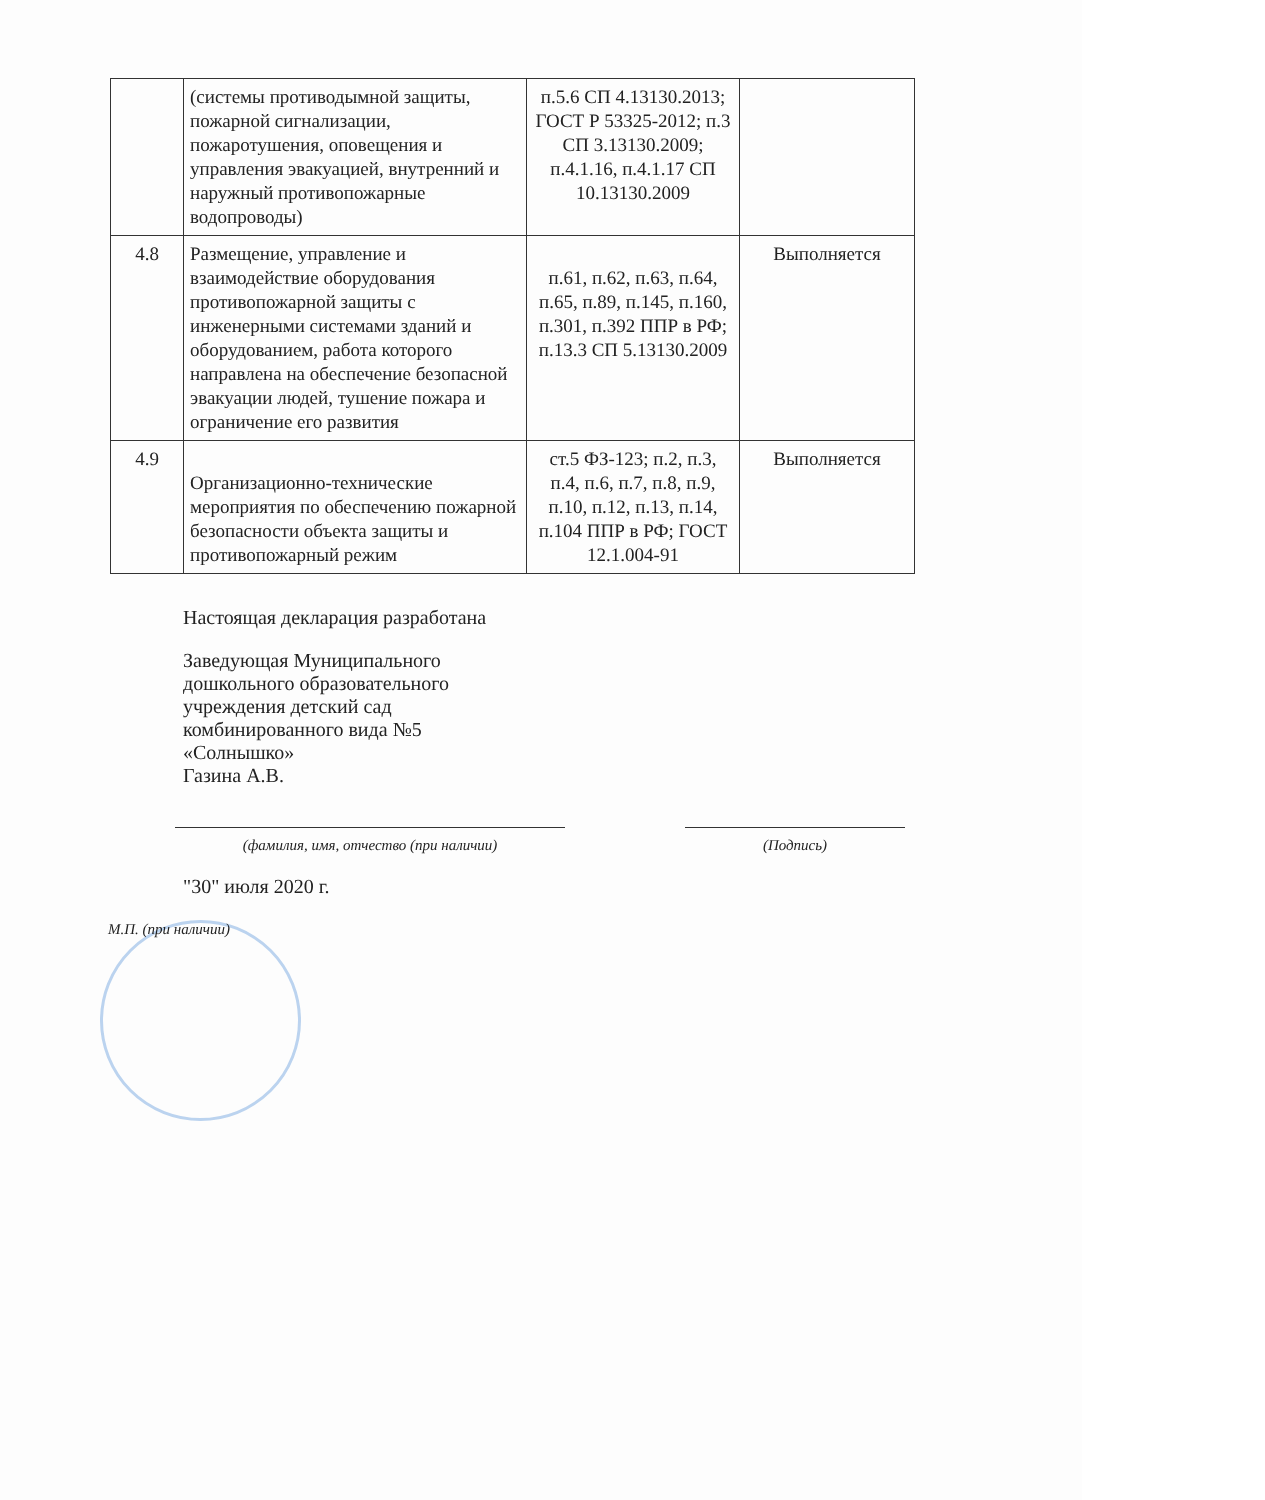| | (системы противодымной защиты, пожарной сигнализации, пожаротушения, оповещения и управления эвакуацией, внутренний и наружный противопожарные водопроводы) | п.5.6 СП 4.13130.2013; ГОСТ Р 53325-2012; п.3 СП 3.13130.2009; п.4.1.16, п.4.1.17 СП 10.13130.2009 | |
| 4.8 | Размещение, управление и взаимодействие оборудования противопожарной защиты с инженерными системами зданий и оборудованием, работа которого направлена на обеспечение безопасной эвакуации людей, тушение пожара и ограничение его развития | п.61, п.62, п.63, п.64, п.65, п.89, п.145, п.160, п.301, п.392 ППР в РФ; п.13.3 СП 5.13130.2009 | Выполняется |
| 4.9 | Организационно-технические мероприятия по обеспечению пожарной безопасности объекта защиты и противопожарный режим | ст.5 ФЗ-123; п.2, п.3, п.4, п.6, п.7, п.8, п.9, п.10, п.12, п.13, п.14, п.104 ППР в РФ; ГОСТ 12.1.004-91 | Выполняется |
Настоящая декларация разработана
Заведующая Муниципального
дошкольного образовательного
учреждения детский сад
комбинированного вида №5
«Солнышко»
Газина А.В.
(фамилия, имя, отчество (при наличии) (Подпись)
"30" июля 2020 г.
М.П. (при наличии)